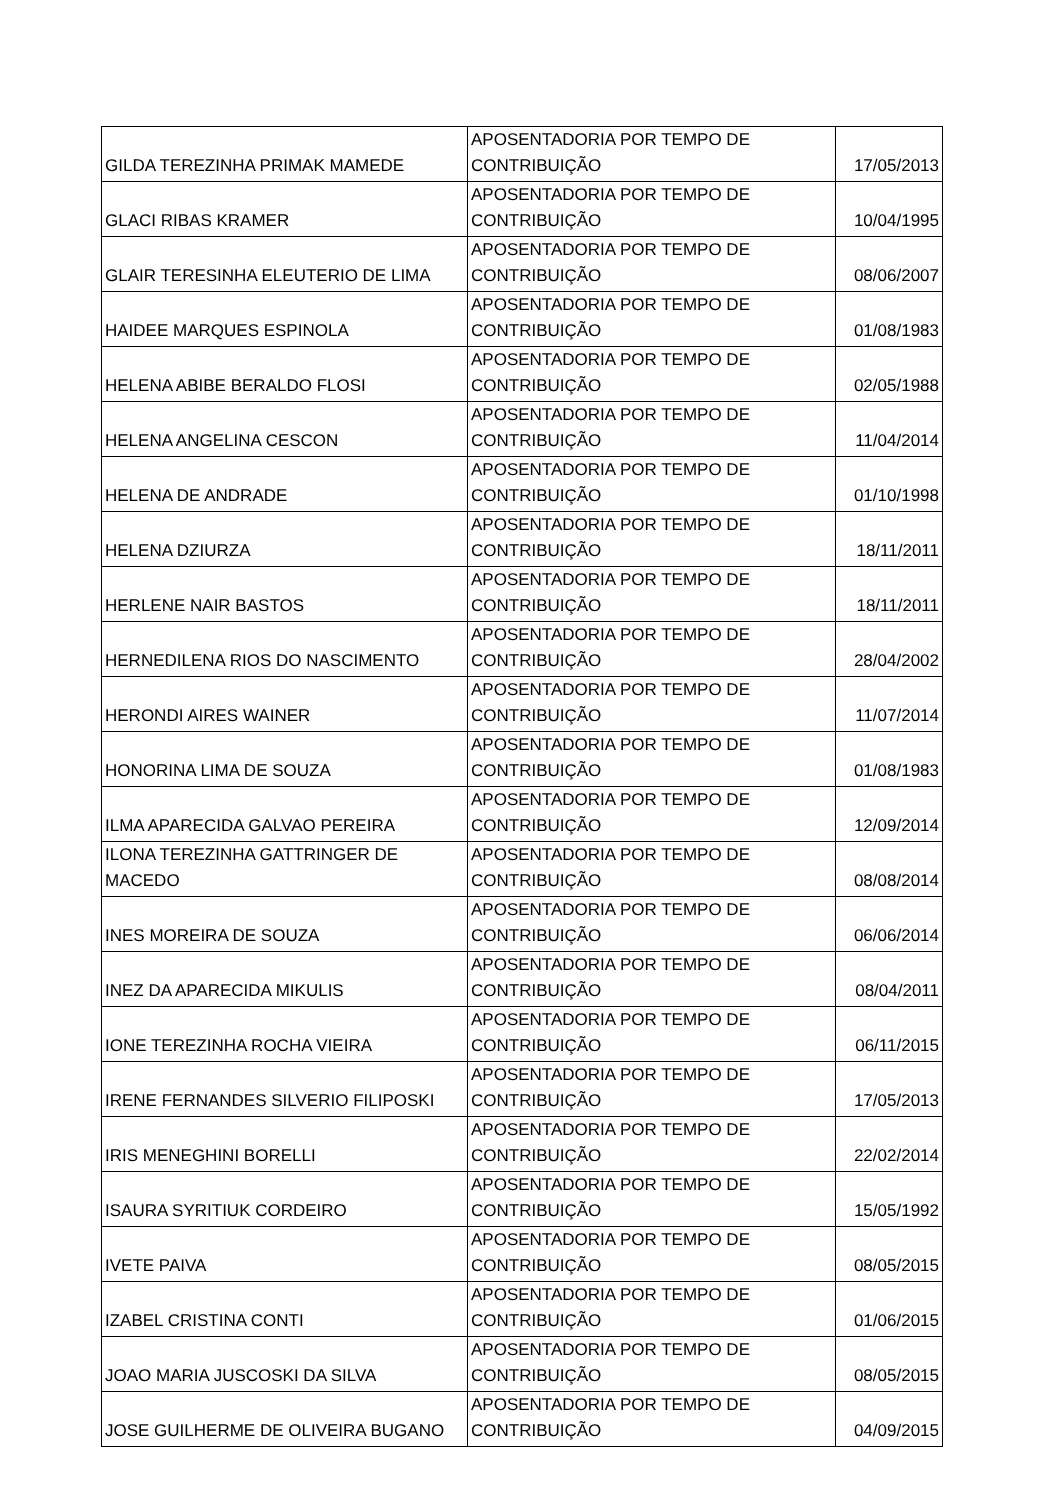| GILDA TEREZINHA PRIMAK MAMEDE | APOSENTADORIA POR TEMPO DE CONTRIBUIÇÃO | 17/05/2013 |
| GLACI RIBAS KRAMER | APOSENTADORIA POR TEMPO DE CONTRIBUIÇÃO | 10/04/1995 |
| GLAIR TERESINHA ELEUTERIO DE LIMA | APOSENTADORIA POR TEMPO DE CONTRIBUIÇÃO | 08/06/2007 |
| HAIDEE MARQUES ESPINOLA | APOSENTADORIA POR TEMPO DE CONTRIBUIÇÃO | 01/08/1983 |
| HELENA ABIBE BERALDO FLOSI | APOSENTADORIA POR TEMPO DE CONTRIBUIÇÃO | 02/05/1988 |
| HELENA ANGELINA CESCON | APOSENTADORIA POR TEMPO DE CONTRIBUIÇÃO | 11/04/2014 |
| HELENA DE ANDRADE | APOSENTADORIA POR TEMPO DE CONTRIBUIÇÃO | 01/10/1998 |
| HELENA DZIURZA | APOSENTADORIA POR TEMPO DE CONTRIBUIÇÃO | 18/11/2011 |
| HERLENE NAIR BASTOS | APOSENTADORIA POR TEMPO DE CONTRIBUIÇÃO | 18/11/2011 |
| HERNEDILENA RIOS DO NASCIMENTO | APOSENTADORIA POR TEMPO DE CONTRIBUIÇÃO | 28/04/2002 |
| HERONDI AIRES WAINER | APOSENTADORIA POR TEMPO DE CONTRIBUIÇÃO | 11/07/2014 |
| HONORINA LIMA DE SOUZA | APOSENTADORIA POR TEMPO DE CONTRIBUIÇÃO | 01/08/1983 |
| ILMA APARECIDA GALVAO PEREIRA | APOSENTADORIA POR TEMPO DE CONTRIBUIÇÃO | 12/09/2014 |
| ILONA TEREZINHA GATTRINGER DE MACEDO | APOSENTADORIA POR TEMPO DE CONTRIBUIÇÃO | 08/08/2014 |
| INES MOREIRA DE SOUZA | APOSENTADORIA POR TEMPO DE CONTRIBUIÇÃO | 06/06/2014 |
| INEZ DA APARECIDA MIKULIS | APOSENTADORIA POR TEMPO DE CONTRIBUIÇÃO | 08/04/2011 |
| IONE TEREZINHA ROCHA VIEIRA | APOSENTADORIA POR TEMPO DE CONTRIBUIÇÃO | 06/11/2015 |
| IRENE FERNANDES SILVERIO FILIPOSKI | APOSENTADORIA POR TEMPO DE CONTRIBUIÇÃO | 17/05/2013 |
| IRIS MENEGHINI BORELLI | APOSENTADORIA POR TEMPO DE CONTRIBUIÇÃO | 22/02/2014 |
| ISAURA SYRITIUK CORDEIRO | APOSENTADORIA POR TEMPO DE CONTRIBUIÇÃO | 15/05/1992 |
| IVETE PAIVA | APOSENTADORIA POR TEMPO DE CONTRIBUIÇÃO | 08/05/2015 |
| IZABEL CRISTINA CONTI | APOSENTADORIA POR TEMPO DE CONTRIBUIÇÃO | 01/06/2015 |
| JOAO MARIA JUSCOSKI DA SILVA | APOSENTADORIA POR TEMPO DE CONTRIBUIÇÃO | 08/05/2015 |
| JOSE GUILHERME DE OLIVEIRA BUGANO | APOSENTADORIA POR TEMPO DE CONTRIBUIÇÃO | 04/09/2015 |